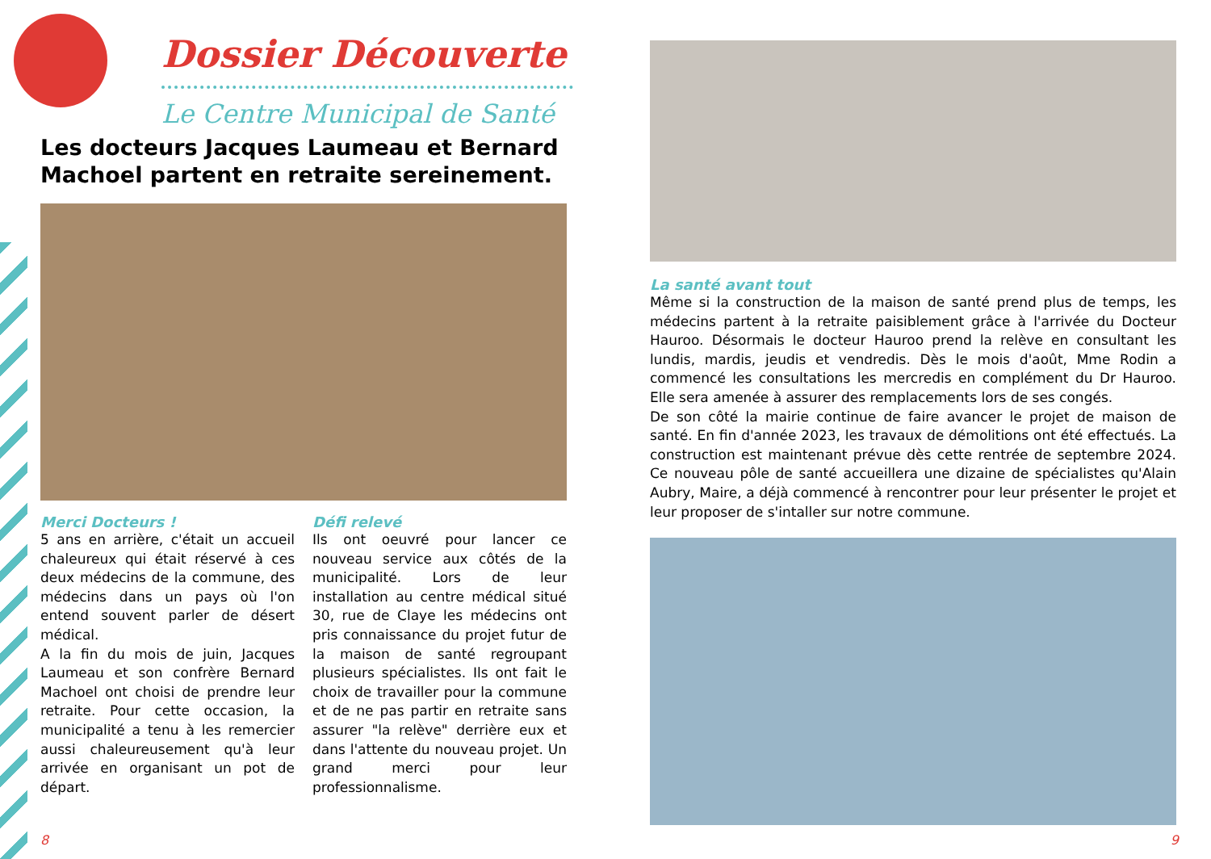Dossier Découverte
Le Centre Municipal de Santé
Les docteurs Jacques Laumeau et Bernard Machoel partent en retraite sereinement.
Merci Docteurs !
5 ans en arrière, c'était un accueil chaleureux qui était réservé à ces deux médecins de la commune, des médecins dans un pays où l'on entend souvent parler de désert médical.
A la fin du mois de juin, Jacques Laumeau et son confrère Bernard Machoel ont choisi de prendre leur retraite. Pour cette occasion, la municipalité a tenu à les remercier aussi chaleureusement qu'à leur arrivée en organisant un pot de départ.
Défi relevé
Ils ont oeuvré pour lancer ce nouveau service aux côtés de la municipalité. Lors de leur installation au centre médical situé 30, rue de Claye les médecins ont pris connaissance du projet futur de la maison de santé regroupant plusieurs spécialistes. Ils ont fait le choix de travailler pour la commune et de ne pas partir en retraite sans assurer "la relève" derrière eux et dans l'attente du nouveau projet. Un grand merci pour leur professionnalisme.
La santé avant tout
Même si la construction de la maison de santé prend plus de temps, les médecins partent à la retraite paisiblement grâce à l'arrivée du Docteur Hauroo. Désormais le docteur Hauroo prend la relève en consultant les lundis, mardis, jeudis et vendredis. Dès le mois d'août, Mme Rodin a commencé les consultations les mercredis en complément du Dr Hauroo. Elle sera amenée à assurer des remplacements lors de ses congés.
De son côté la mairie continue de faire avancer le projet de maison de santé. En fin d'année 2023, les travaux de démolitions ont été effectués. La construction est maintenant prévue dès cette rentrée de septembre 2024. Ce nouveau pôle de santé accueillera une dizaine de spécialistes qu'Alain Aubry, Maire, a déjà commencé à rencontrer pour leur présenter le projet et leur proposer de s'intaller sur notre commune.
8 9